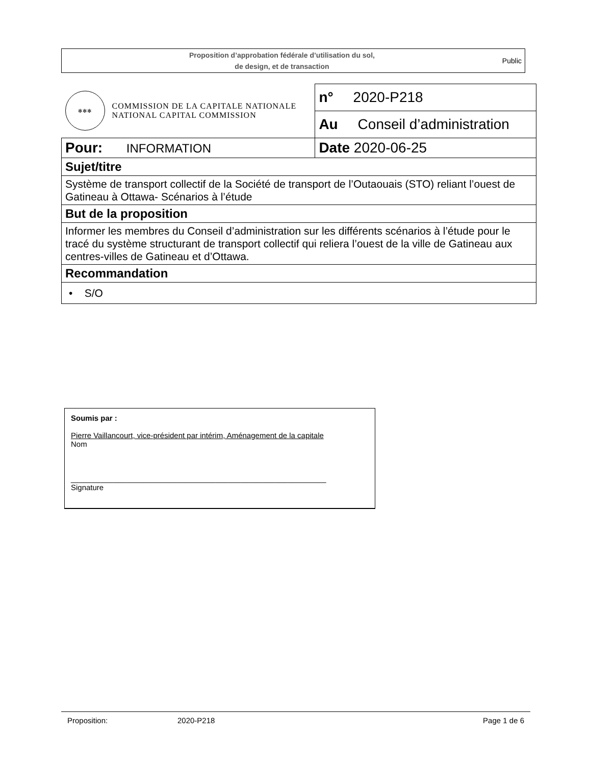Proposition d’approbation fédérale d’utilisation du sol,
de design, et de transaction
Public
| ✻✻✻ COMMISSION DE LA CAPITALE NATIONALE NATIONAL CAPITAL COMMISSION | n° 2020-P218 |
| | Au Conseil d’administration |
| Pour: INFORMATION | Date 2020-06-25 |
| Sujet/titre | |
| Système de transport collectif de la Société de transport de l’Outaouais (STO) reliant l’ouest de Gatineau à Ottawa- Scénarios à l’étude | |
| But de la proposition | |
| Informer les membres du Conseil d’administration sur les différents scénarios à l’étude pour le tracé du système structurant de transport collectif qui reliera l’ouest de la ville de Gatineau aux centres-villes de Gatineau et d’Ottawa. | |
| Recommandation | |
| • S/O | |
Soumis par :
Pierre Vaillancourt, vice-président par intérim, Aménagement de la capitale
Nom
____________________________________________________________
Signature
Proposition: 2020-P218 Page 1 de 6